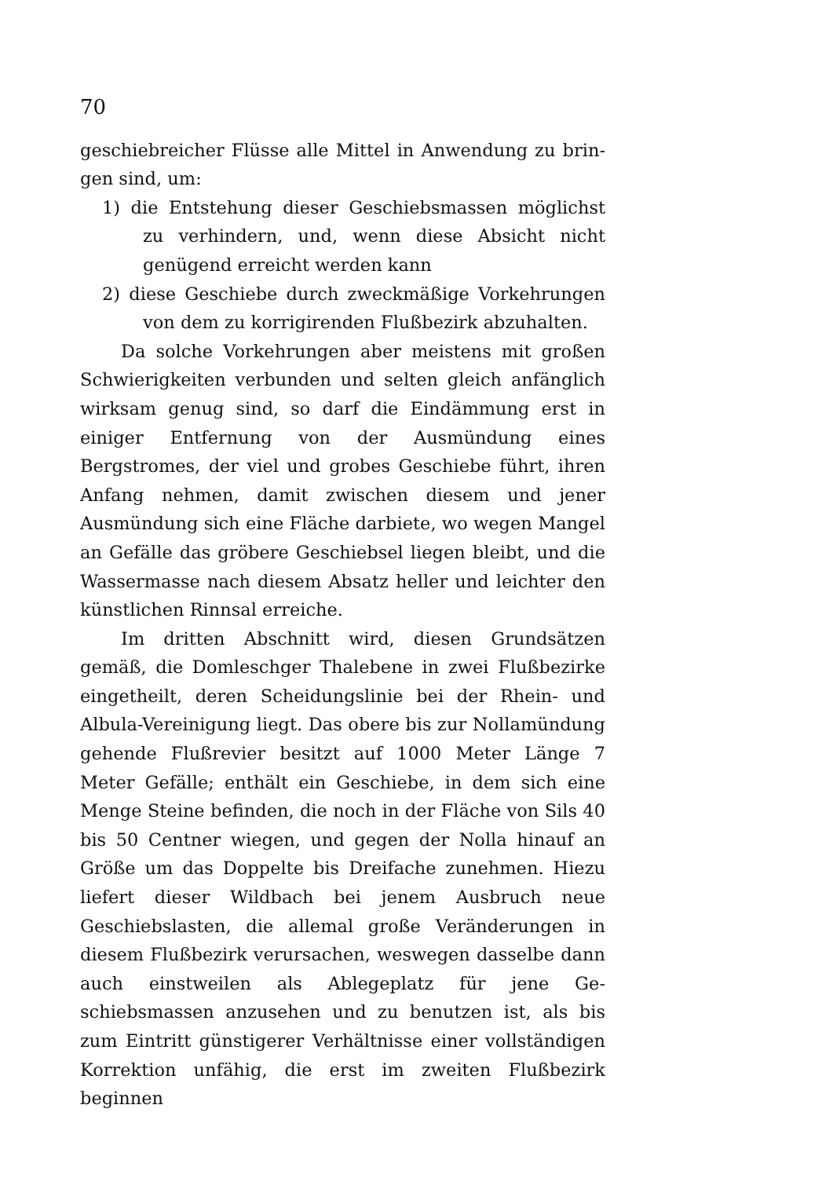70
geschiebreicher Flüsse alle Mittel in Anwendung zu brin­gen sind, um:
1) die Entstehung dieser Geschiebsmassen möglichst zu verhindern, und, wenn diese Absicht nicht genügend erreicht werden kann
2) diese Geschiebe durch zweckmäßige Vorkehrungen von dem zu korrigirenden Flußbezirk abzuhalten.
Da solche Vorkehrungen aber meistens mit großen Schwierigkeiten verbunden und selten gleich anfänglich wirksam genug sind, so darf die Eindämmung erst in einiger Entfernung von der Ausmün­dung eines Bergstromes, der viel und grobes Geschiebe führt, ihren Anfang nehmen, damit zwischen diesem und jener Ausmündung sich eine Fläche darbiete, wo wegen Mangel an Gefälle das gröbere Ge­schiebsel liegen bleibt, und die Wassermasse nach diesem Absatz heller und leichter den künstlichen Rinnsal erreiche.
Im dritten Abschnitt wird, diesen Grundsätzen gemäß, die Domleschger Thalebene in zwei Fluß­bezirke eingetheilt, deren Scheidungslinie bei der Rhein- und Albula-Vereinigung liegt. Das obere bis zur Nollamündung gehende Flußrevier besitzt auf 1000 Meter Länge 7 Meter Gefälle; enthält ein Geschiebe, in dem sich eine Menge Steine befinden, die noch in der Fläche von Sils 40 bis 50 Centner wiegen, und gegen der Nolla hinauf an Größe um das Doppelte bis Dreifache zunehmen. Hiezu liefert dieser Wildbach bei jenem Aus­bruch neue Geschiebslasten, die allemal große Verände­rungen in diesem Flußbezirk verursachen, weswegen das­selbe dann auch einstweilen als Ablegeplatz für jene Ge­schiebsmassen anzusehen und zu benutzen ist, als bis zum Eintritt günstigerer Verhältnisse einer vollständigen Kor­rektion unfähig, die erst im zweiten Flußbezirk beginnen